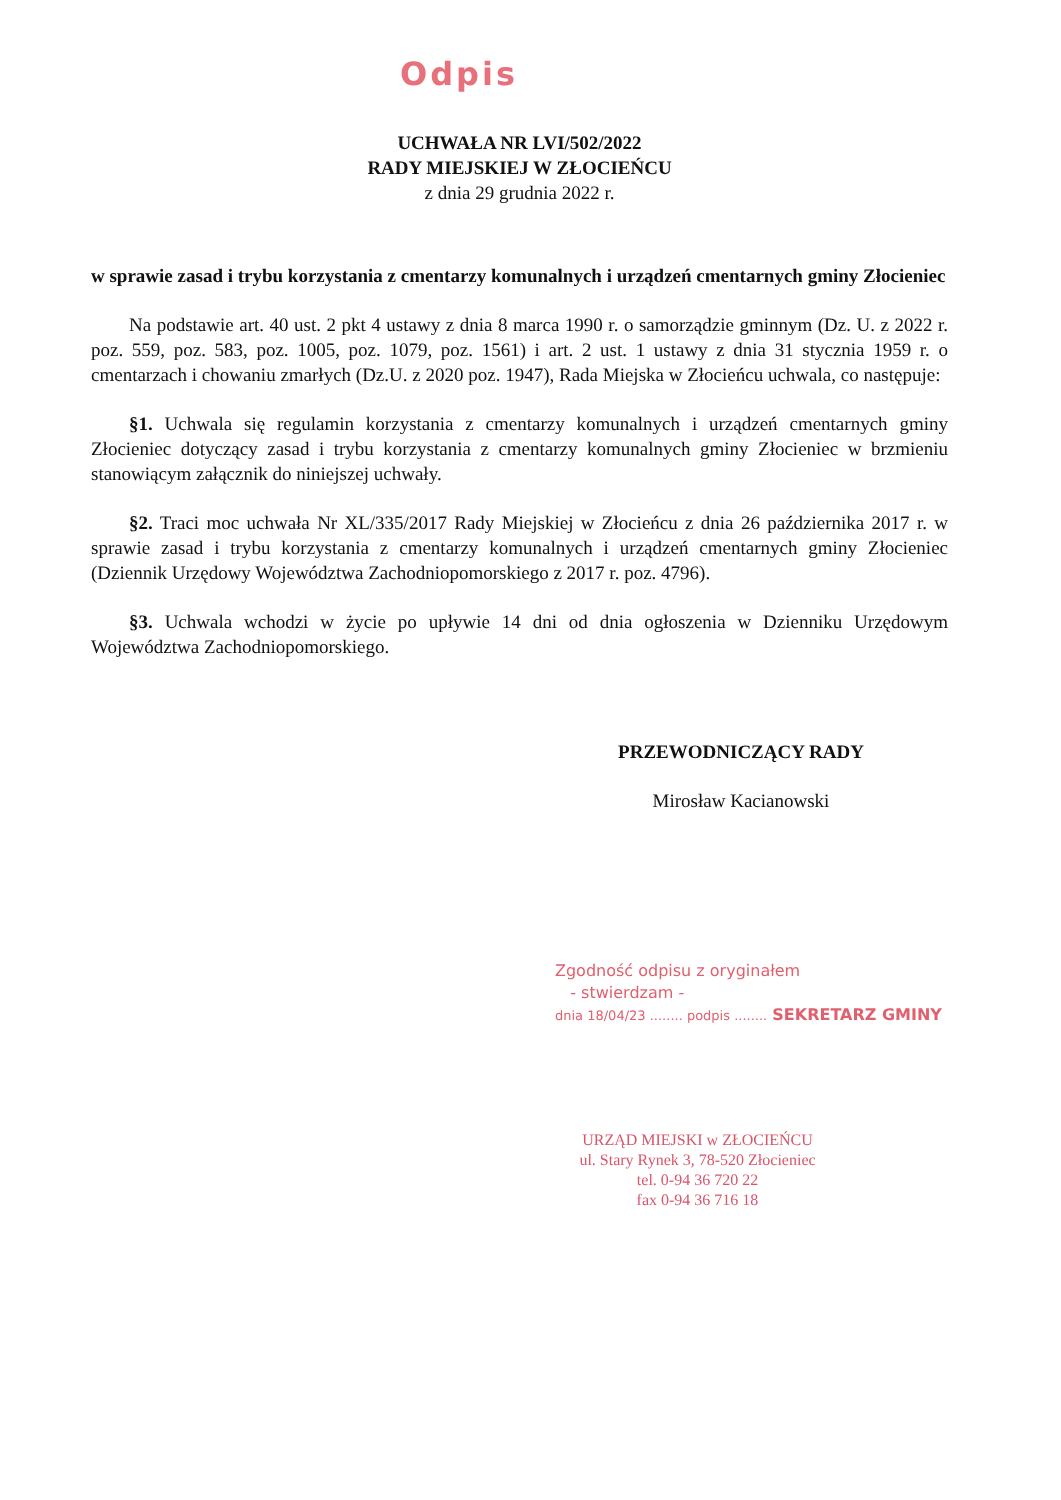Odpis
UCHWAŁA NR LVI/502/2022
RADY MIEJSKIEJ W ZŁOCIEŃCU
z dnia 29 grudnia 2022 r.
w sprawie zasad i trybu korzystania z cmentarzy komunalnych i urządzeń cmentarnych gminy Złocieniec
Na podstawie art. 40 ust. 2 pkt 4 ustawy z dnia 8 marca 1990 r. o samorządzie gminnym (Dz. U. z 2022 r. poz. 559, poz. 583, poz. 1005, poz. 1079, poz. 1561) i art. 2 ust. 1 ustawy z dnia 31 stycznia 1959 r. o cmentarzach i chowaniu zmarłych (Dz.U. z 2020 poz. 1947), Rada Miejska w Złocieńcu uchwala, co następuje:
§1. Uchwala się regulamin korzystania z cmentarzy komunalnych i urządzeń cmentarnych gminy Złocieniec dotyczący zasad i trybu korzystania z cmentarzy komunalnych gminy Złocieniec w brzmieniu stanowiącym załącznik do niniejszej uchwały.
§2. Traci moc uchwała Nr XL/335/2017 Rady Miejskiej w Złocieńcu z dnia 26 października 2017 r. w sprawie zasad i trybu korzystania z cmentarzy komunalnych i urządzeń cmentarnych gminy Złocieniec (Dziennik Urzędowy Województwa Zachodniopomorskiego z 2017 r. poz. 4796).
§3. Uchwala wchodzi w życie po upływie 14 dni od dnia ogłoszenia w Dzienniku Urzędowym Województwa Zachodniopomorskiego.
PRZEWODNICZĄCY RADY
Mirosław Kacianowski
Zgodność odpisu z oryginałem
- stwierdzam -
dnia 18/04/23 ........ podpis ........ SEKRETARZ GMINY
URZĄD MIEJSKI w ZŁOCIEŃCU
ul. Stary Rynek 3, 78-520 Złocieniec
tel. 0-94 36 720 22
fax 0-94 36 716 18